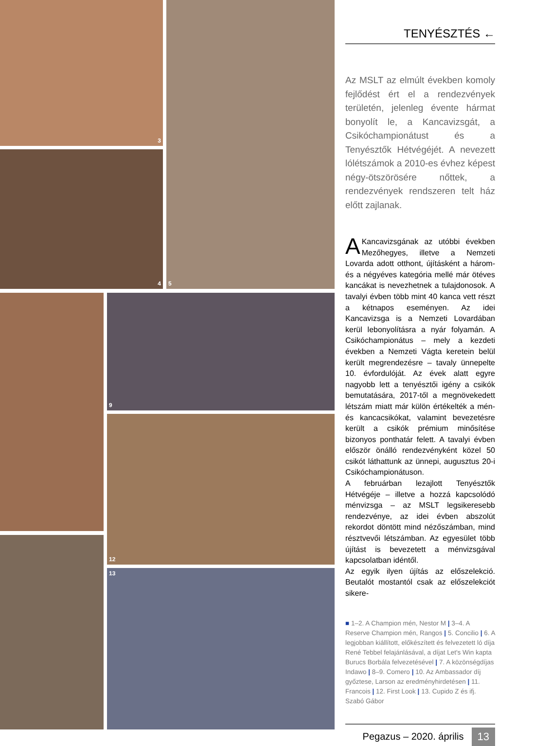3
4
5
9
12
13
TENYÉSZTÉS ←
Az MSLT az elmúlt években komoly fejlődést ért el a rendezvények területén, jelenleg évente hármat bonyolít le, a Kancavizsgát, a Csikóchampionátust és a Tenyésztők Hétvégéjét. A nevezett lólétszámok a 2010-es évhez képest négy-ötszörösére nőttek, a rendezvények rendszeren telt ház előtt zajlanak.
A Kancavizsgának az utóbbi években Mezőhegyes, illetve a Nemzeti Lovarda adott otthont, újításként a három- és a négyéves kategória mellé már ötéves kancákat is nevezhetnek a tulajdonosok. A tavalyi évben több mint 40 kanca vett részt a kétnapos eseményen. Az idei Kancavizsga is a Nemzeti Lovardában kerül lebonyolításra a nyár folyamán. A Csikóchampionátus – mely a kezdeti években a Nemzeti Vágta keretein belül került megrendezésre – tavaly ünnepelte 10. évfordulóját. Az évek alatt egyre nagyobb lett a tenyésztői igény a csikók bemutatására, 2017-től a megnövekedett létszám miatt már külön értékelték a mén- és kancacsikókat, valamint bevezetésre került a csikók prémium minősítése bizonyos ponthatár felett. A tavalyi évben először önálló rendezvényként közel 50 csikót láthattunk az ünnepi, augusztus 20-i Csikóchampionátuson.
A februárban lezajlott Tenyésztők Hétvégéje – illetve a hozzá kapcsolódó ménvizsga – az MSLT legsikeresebb rendezvénye, az idei évben abszolút rekordot döntött mind nézőszámban, mind résztvevői létszámban. Az egyesület több újítást is bevezetett a ménvizsgával kapcsolatban idéntől.
Az egyik ilyen újítás az előszelekció. Beutalót mostantól csak az előszelekciót sikere-
■ 1–2. A Champion mén, Nestor M | 3–4. A Reserve Champion mén, Rangos | 5. Concilio | 6. A legjobban kiállított, előkészített és felvezetett ló díja René Tebbel felajánlásával, a díjat Let's Win kapta Burucs Borbála felvezetésével | 7. A közönségdíjas Indawo | 8–9. Comero | 10. Az Ambassador díj győztese, Larson az eredményhirdetésen | 11. Francois | 12. First Look | 13. Cupido Z és ifj. Szabó Gábor
Pegazus – 2020. április 13